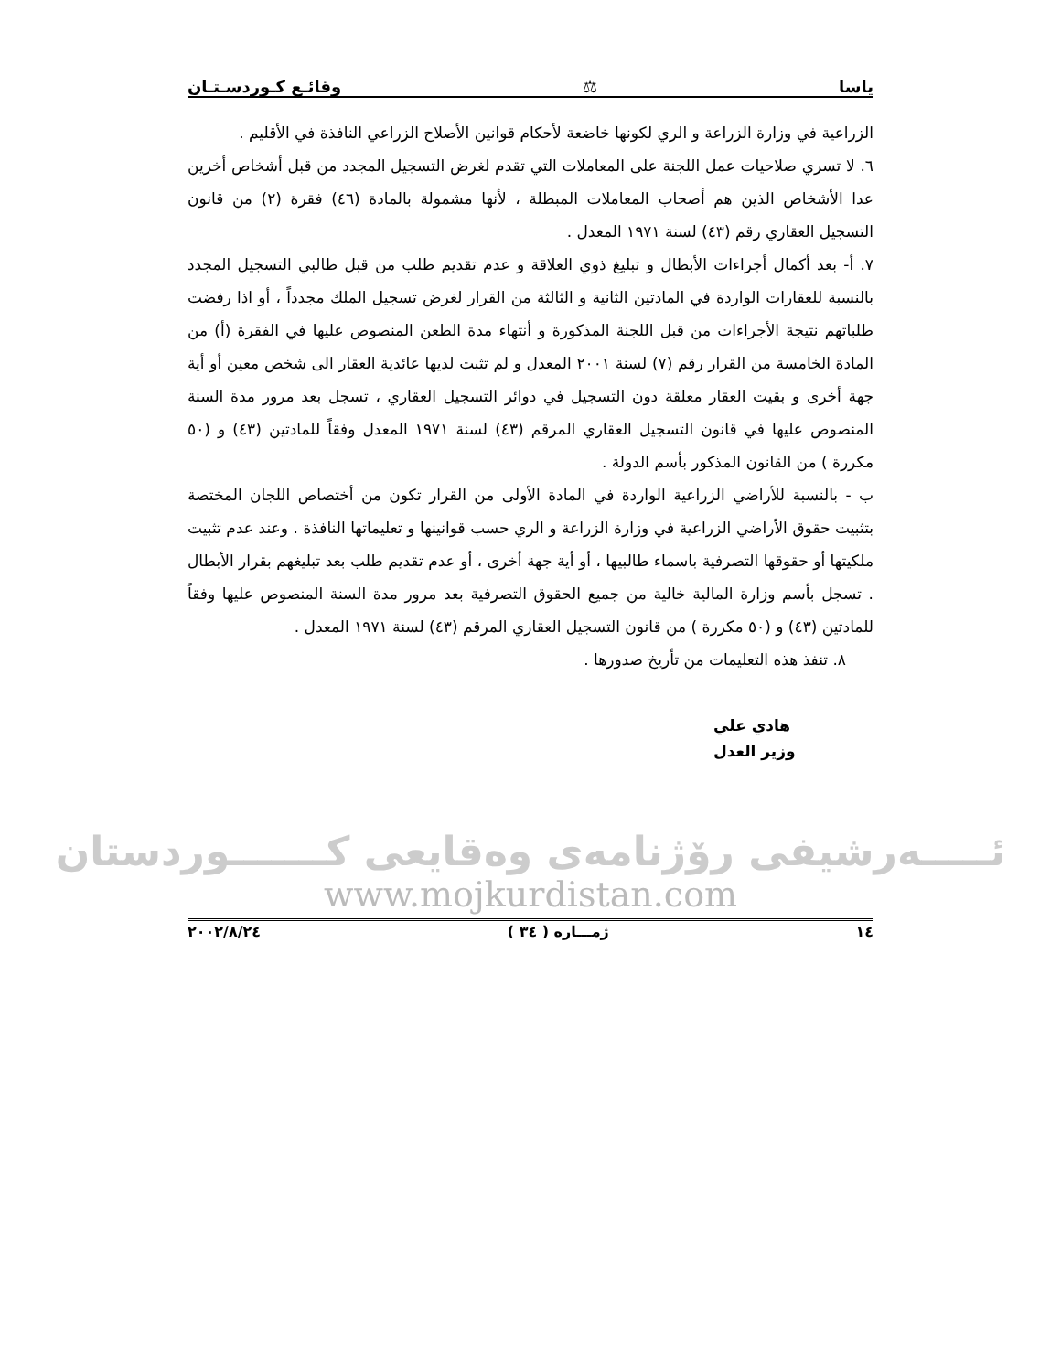ياسا ⚖ وقائـع كـوردسـتـان
الزراعية في وزارة الزراعة و الري لكونها خاضعة لأحكام قوانين الأصلاح الزراعي النافذة في الأقليم .
٦. لا تسري صلاحيات عمل اللجنة على المعاملات التي تقدم لغرض التسجيل المجدد من قبل أشخاص أخرين عدا الأشخاص الذين هم أصحاب المعاملات المبطلة ، لأنها مشمولة بالمادة (٤٦) فقرة (٢) من قانون التسجيل العقاري رقم (٤٣) لسنة ١٩٧١ المعدل .
٧. أ- بعد أكمال أجراءات الأبطال و تبليغ ذوي العلاقة و عدم تقديم طلب من قبل طالبي التسجيل المجدد بالنسبة للعقارات الواردة في المادتين الثانية و الثالثة من القرار لغرض تسجيل الملك مجدداً ، أو اذا رفضت طلباتهم نتيجة الأجراءات من قبل اللجنة المذكورة و أنتهاء مدة الطعن المنصوص عليها في الفقرة (أ) من المادة الخامسة من القرار رقم (٧) لسنة ٢٠٠١ المعدل و لم تثبت لديها عائدية العقار الى شخص معين أو أية جهة أخرى و بقيت العقار معلقة دون التسجيل في دوائر التسجيل العقاري ، تسجل بعد مرور مدة السنة المنصوص عليها في قانون التسجيل العقاري المرقم (٤٣) لسنة ١٩٧١ المعدل وفقاً للمادتين (٤٣) و (٥٠ مكررة ) من القانون المذكور بأسم الدولة .
ب - بالنسبة للأراضي الزراعية الواردة في المادة الأولى من القرار تكون من أختصاص اللجان المختصة بتثبيت حقوق الأراضي الزراعية في وزارة الزراعة و الري حسب قوانينها و تعليماتها النافذة . وعند عدم تثبيت ملكيتها أو حقوقها التصرفية باسماء طالبيها ، أو أية جهة أخرى ، أو عدم تقديم طلب بعد تبليغهم بقرار الأبطال . تسجل بأسم وزارة المالية خالية من جميع الحقوق التصرفية بعد مرور مدة السنة المنصوص عليها وفقاً للمادتين (٤٣) و (٥٠ مكررة ) من قانون التسجيل العقاري المرقم (٤٣) لسنة ١٩٧١ المعدل .
٨. تنفذ هذه التعليمات من تأريخ صدورها .
هادي علي
وزير العدل
ئـــــەرشيفى رۆژنامەى وەقايعى كـــــــوردستان
www.mojkurdistan.com
١٤ ژمـــاره ( ٣٤ ) ٢٠٠٢/٨/٢٤